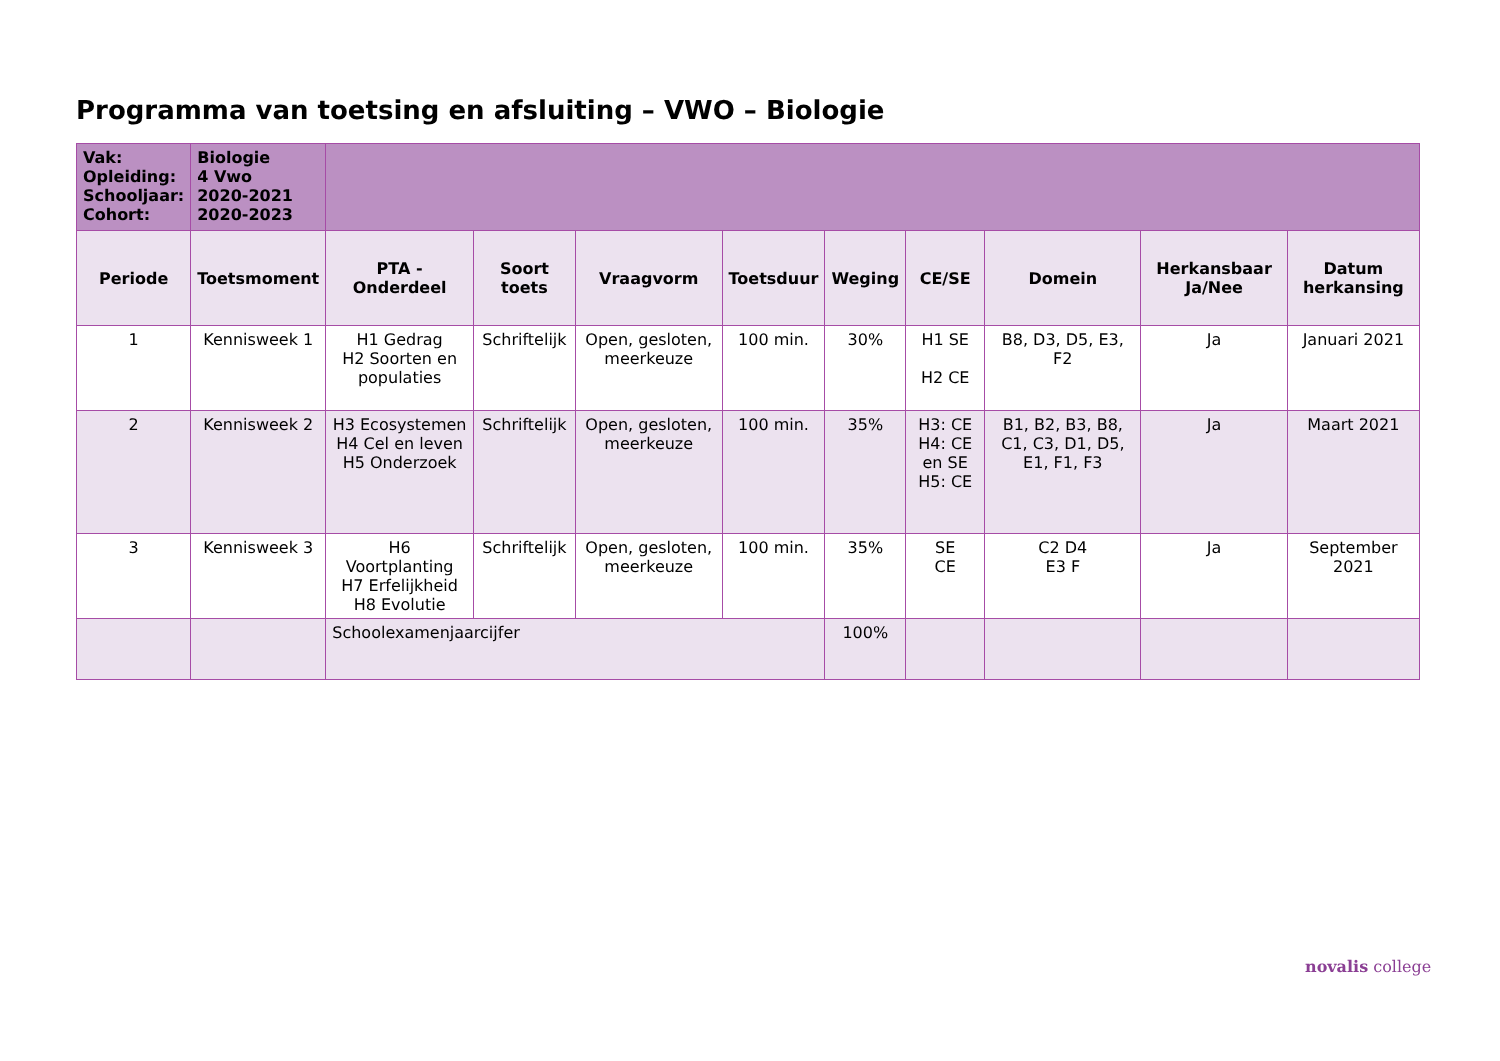Programma van toetsing en afsluiting – VWO – Biologie
| Vak: Opleiding: Schooljaar: Cohort: | Biologie 4 Vwo 2020-2021 2020-2023 | | | | | | | | | |
| Periode | Toetsmoment | PTA - Onderdeel | Soort toets | Vraagvorm | Toetsduur | Weging | CE/SE | Domein | Herkansbaar Ja/Nee | Datum herkansing |
| 1 | Kennisweek 1 | H1 Gedrag H2 Soorten en populaties | Schriftelijk | Open, gesloten, meerkeuze | 100 min. | 30% | H1 SE H2 CE | B8, D3, D5, E3, F2 | Ja | Januari 2021 |
| 2 | Kennisweek 2 | H3 Ecosystemen H4 Cel en leven H5 Onderzoek | Schriftelijk | Open, gesloten, meerkeuze | 100 min. | 35% | H3: CE H4: CE en SE H5: CE | B1, B2, B3, B8, C1, C3, D1, D5, E1, F1, F3 | Ja | Maart 2021 |
| 3 | Kennisweek 3 | H6 Voortplanting H7 Erfelijkheid H8 Evolutie | Schriftelijk | Open, gesloten, meerkeuze | 100 min. | 35% | SE CE | C2 D4 E3 F | Ja | September 2021 |
| | | Schoolexamenjaarcijfer | | | | 100% | | | | |
novalis college